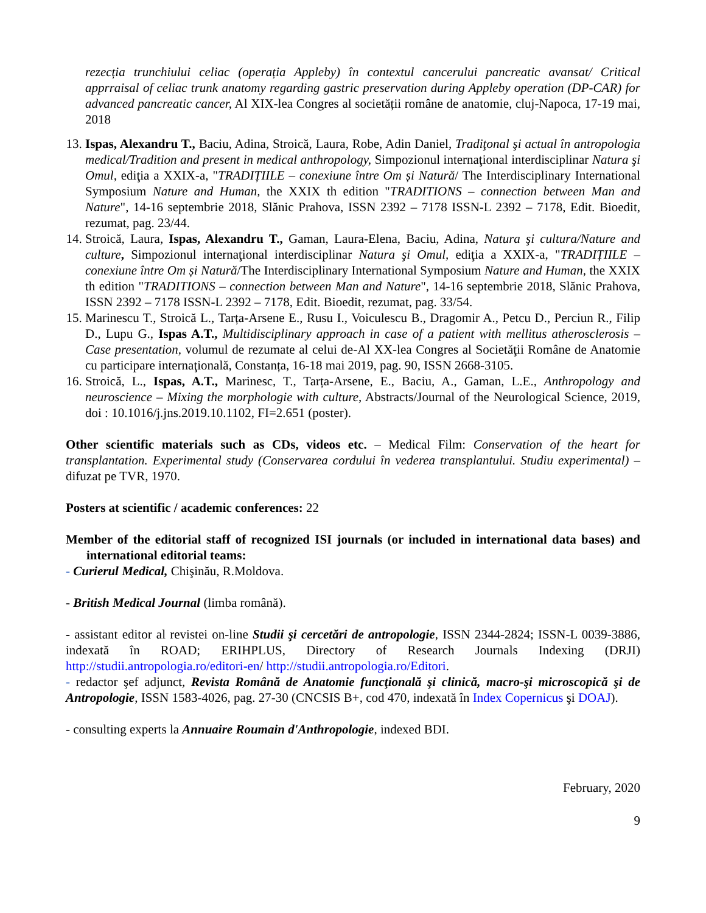rezecția trunchiului celiac (operația Appleby) în contextul cancerului pancreatic avansat/ Critical apprraisal of celiac trunk anatomy regarding gastric preservation during Appleby operation (DP-CAR) for advanced pancreatic cancer, Al XIX-lea Congres al societății române de anatomie, cluj-Napoca, 17-19 mai, 2018
13. Ispas, Alexandru T., Baciu, Adina, Stroică, Laura, Robe, Adin Daniel, Tradiţonal şi actual în antropologia medical/Tradition and present in medical anthropology, Simpozionul internaţional interdisciplinar Natura şi Omul, ediţia a XXIX-a, "TRADIȚIILE – conexiune între Om și Natură/ The Interdisciplinary International Symposium Nature and Human, the XXIX th edition "TRADITIONS – connection between Man and Nature", 14-16 septembrie 2018, Slănic Prahova, ISSN 2392 – 7178 ISSN-L 2392 – 7178, Edit. Bioedit, rezumat, pag. 23/44.
14. Stroică, Laura, Ispas, Alexandru T., Gaman, Laura-Elena, Baciu, Adina, Natura şi cultura/Nature and culture, Simpozionul internaţional interdisciplinar Natura şi Omul, ediţia a XXIX-a, "TRADIȚIILE – conexiune între Om și Natură/The Interdisciplinary International Symposium Nature and Human, the XXIX th edition "TRADITIONS – connection between Man and Nature", 14-16 septembrie 2018, Slănic Prahova, ISSN 2392 – 7178 ISSN-L 2392 – 7178, Edit. Bioedit, rezumat, pag. 33/54.
15. Marinescu T., Stroică L., Tarța-Arsene E., Rusu I., Voiculescu B., Dragomir A., Petcu D., Perciun R., Filip D., Lupu G., Ispas A.T., Multidisciplinary approach in case of a patient with mellitus atherosclerosis – Case presentation, volumul de rezumate al celui de-Al XX-lea Congres al Societăţii Române de Anatomie cu participare internaţională, Constanța, 16-18 mai 2019, pag. 90, ISSN 2668-3105.
16. Stroică, L., Ispas, A.T., Marinesc, T., Tarța-Arsene, E., Baciu, A., Gaman, L.E., Anthropology and neuroscience – Mixing the morphologie with culture, Abstracts/Journal of the Neurological Science, 2019, doi : 10.1016/j.jns.2019.10.1102, FI=2.651 (poster).
Other scientific materials such as CDs, videos etc. – Medical Film: Conservation of the heart for transplantation. Experimental study (Conservarea cordului în vederea transplantului. Studiu experimental) – difuzat pe TVR, 1970.
Posters at scientific / academic conferences: 22
Member of the editorial staff of recognized ISI journals (or included in international data bases) and international editorial teams:
- Curierul Medical, Chişinău, R.Moldova.
- British Medical Journal (limba română).
- assistant editor al revistei on-line Studii şi cercetări de antropologie, ISSN 2344-2824; ISSN-L 0039-3886, indexată în ROAD; ERIHPLUS, Directory of Research Journals Indexing (DRJI) http://studii.antropologia.ro/editori-en/ http://studii.antropologia.ro/Editori.
- redactor şef adjunct, Revista Română de Anatomie funcţională şi clinică, macro-şi microscopică şi de Antropologie, ISSN 1583-4026, pag. 27-30 (CNCSIS B+, cod 470, indexată în Index Copernicus şi DOAJ).
- consulting experts la Annuaire Roumain d'Anthropologie, indexed BDI.
February, 2020
9